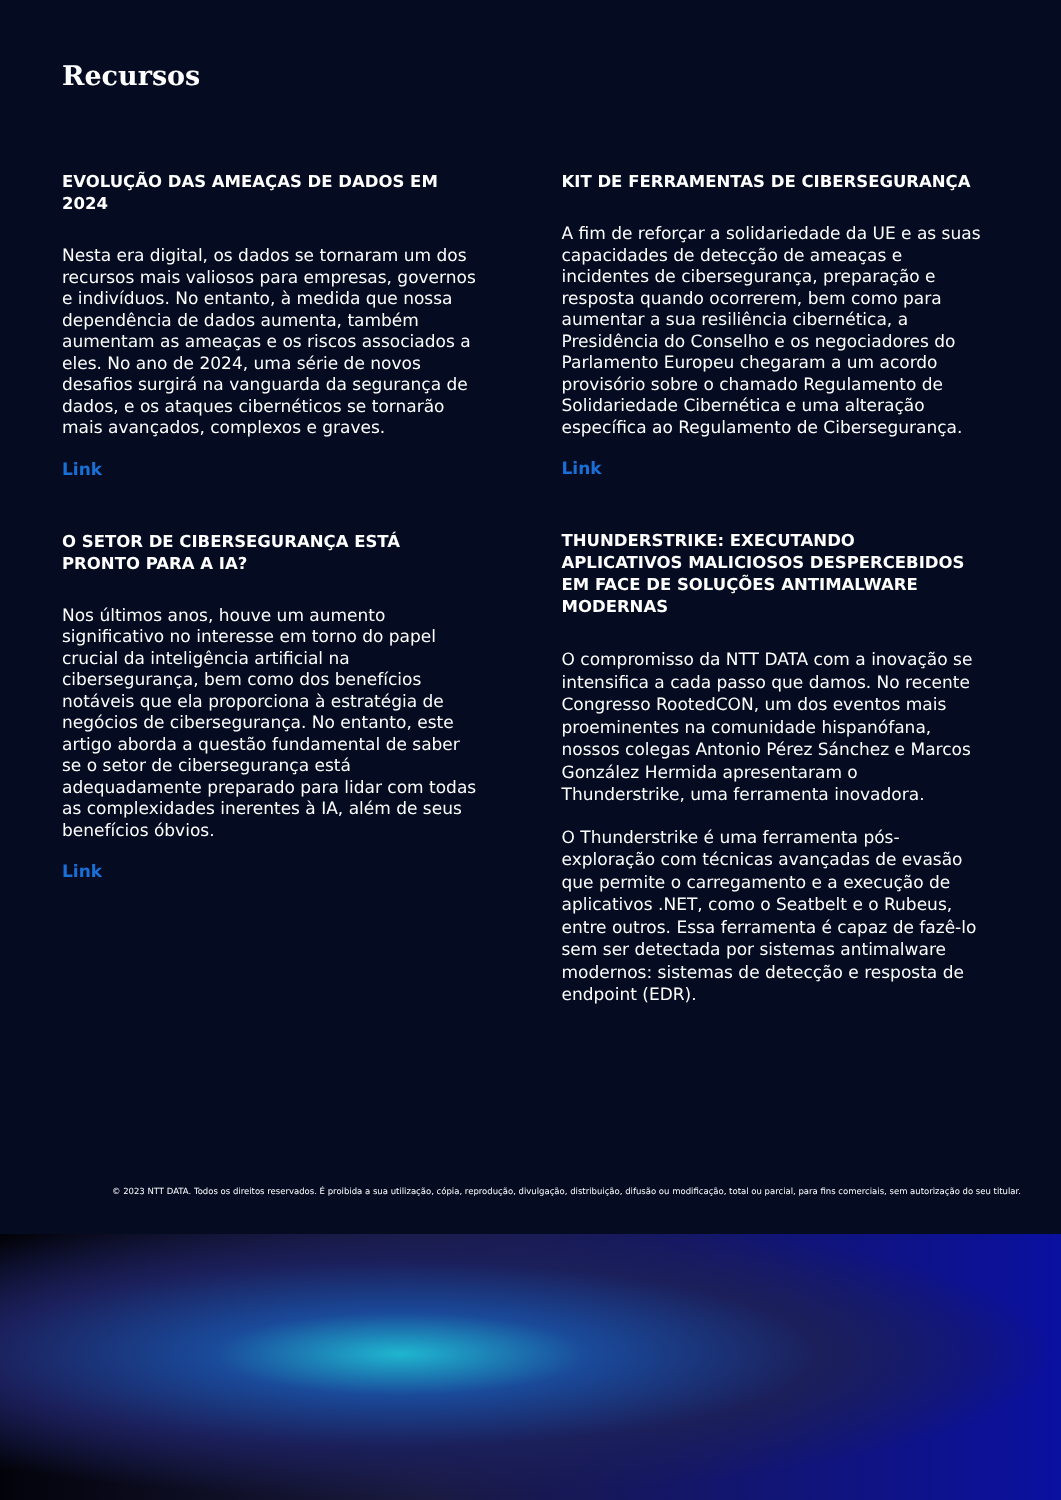Recursos
EVOLUÇÃO DAS AMEAÇAS DE DADOS EM 2024
Nesta era digital, os dados se tornaram um dos recursos mais valiosos para empresas, governos e indivíduos. No entanto, à medida que nossa dependência de dados aumenta, também aumentam as ameaças e os riscos associados a eles. No ano de 2024, uma série de novos desafios surgirá na vanguarda da segurança de dados, e os ataques cibernéticos se tornarão mais avançados, complexos e graves.
Link
O SETOR DE CIBERSEGURANÇA ESTÁ PRONTO PARA A IA?
Nos últimos anos, houve um aumento significativo no interesse em torno do papel crucial da inteligência artificial na cibersegurança, bem como dos benefícios notáveis que ela proporciona à estratégia de negócios de cibersegurança. No entanto, este artigo aborda a questão fundamental de saber se o setor de cibersegurança está adequadamente preparado para lidar com todas as complexidades inerentes à IA, além de seus benefícios óbvios.
Link
KIT DE FERRAMENTAS DE CIBERSEGURANÇA
A fim de reforçar a solidariedade da UE e as suas capacidades de detecção de ameaças e incidentes de cibersegurança, preparação e resposta quando ocorrerem, bem como para aumentar a sua resiliência cibernética, a Presidência do Conselho e os negociadores do Parlamento Europeu chegaram a um acordo provisório sobre o chamado Regulamento de Solidariedade Cibernética e uma alteração específica ao Regulamento de Cibersegurança.
Link
THUNDERSTRIKE: EXECUTANDO APLICATIVOS MALICIOSOS DESPERCEBIDOS EM FACE DE SOLUÇÕES ANTIMALWARE MODERNAS
O compromisso da NTT DATA com a inovação se intensifica a cada passo que damos. No recente Congresso RootedCON, um dos eventos mais proeminentes na comunidade hispanófana, nossos colegas Antonio Pérez Sánchez e Marcos González Hermida apresentaram o Thunderstrike, uma ferramenta inovadora.
O Thunderstrike é uma ferramenta pós-exploração com técnicas avançadas de evasão que permite o carregamento e a execução de aplicativos .NET, como o Seatbelt e o Rubeus, entre outros. Essa ferramenta é capaz de fazê-lo sem ser detectada por sistemas antimalware modernos: sistemas de detecção e resposta de endpoint (EDR).
© 2023 NTT DATA. Todos os direitos reservados. É proibida a sua utilização, cópia, reprodução, divulgação, distribuição, difusão ou modificação, total ou parcial, para fins comerciais, sem autorização do seu titular.